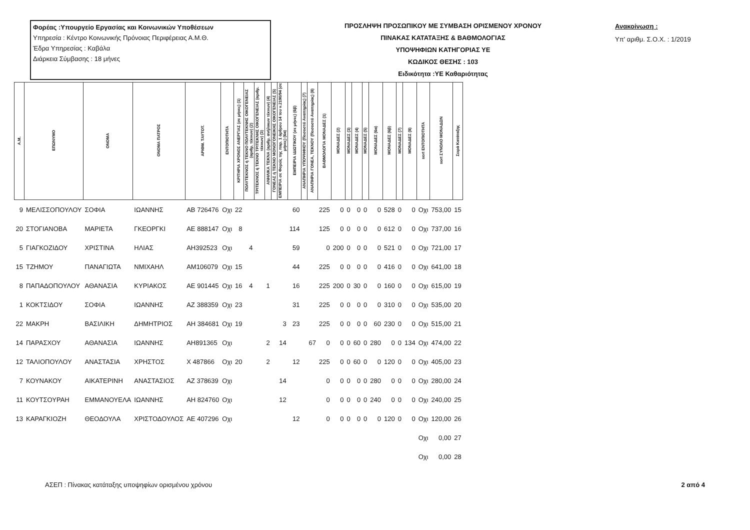Φορέας :Υπουργείο Εργασίας και Κοινωνικών Υποθέσεων
Υπηρεσία : Κέντρο Κοινωνικής Πρόνοιας Περιφέρειας Α.Μ.Θ.
Έδρα Υπηρεσίας : Καβάλα
Διάρκεια Σύμβασης : 18 μήνες
ΠΡΟΣΛΗΨΗ ΠΡΟΣΩΠΙΚΟΥ ΜΕ ΣΥΜΒΑΣΗ ΟΡΙΣΜΕΝΟΥ ΧΡΟΝΟΥ
ΠΙΝΑΚΑΣ ΚΑΤΑΤΑΞΗΣ & ΒΑΘΜΟΛΟΓΙΑΣ
ΥΠΟΨΗΦΙΩΝ ΚΑΤΗΓΟΡΙΑΣ ΥΕ
ΚΩΔΙΚΟΣ ΘΕΣΗΣ : 103
Ειδικότητα :ΥΕ Καθαριότητας
Ανακοίνωση :
Υπ' αριθμ. Σ.Ο.Χ. : 1/2019
| Α.Μ. | ΕΠΩΝΥΜΟ | ΟΝΟΜΑ | ΟΝΟΜΑ ΠΑΤΡΟΣ | ΑΡΙΘΜ. ΤΑΥΤΟΤ. | ΕΝΤΟΠΙΟΤΗΤΑ | ΚΡΙΤΗΡΙΑ ΧΡΟΝΟΣ ΑΝΕΡΓΙΑΣ (σε μήνες) (1) | ΠΟΛΥΤΕΚΝΟΣ ή ΤΕΚΝΟ ΠΟΛΥΤΕΚΝΗΣ ΟΙΚΟΓΕΝΕΙΑΣ (αριθμ. τέκνων) (2) | ΤΡΙΤΕΚΝΟΣ ή ΤΕΚΝΟ ΤΡΙΤΕΚΝΗΣ ΟΙΚΟΓΕΝΕΙΑΣ (αριθμ. τέκνων) (3) | ΑΝΗΛΙΚΑ ΤΕΚΝΑ (αριθμ. ανήλικων τέκνων) (4) | ΓΟΝΕΑΣ ή ΤΕΚΝΟ ΜΟΝΟΓΟΝΕΙΚΗΣ ΟΙΚΟΓΕΝΕΙΑΣ (5) | ΕΜΠΕΙΡΙΑ σε Φορείς της παρ. 1 άρθρου 14 του ν.2190/94 (σε μήνες) (6α) | ΕΜΠΕΙΡΙΑ ΙΔΙΩΤΙΚΟΥ (σε μήνες) (6β) | ΑΝΑΠΗΡΙΑ ΥΠΟΨΗΦΙΟΥ (Ποσοστό Αναπηρίας) (7) | ΑΝΑΠΗΡΙΑ ΓΟΝΕΑ, ΤΕΚΝΟΥ (Ποσοστό Αναπηρίας) (8) | ΒΑΘΜΟΛΟΓΙΑ ΜΟΝΑΔΕΣ (1) | ΜΟΝΑΔΕΣ (2) | ΜΟΝΑΔΕΣ (3) | ΜΟΝΑΔΕΣ (4) | ΜΟΝΑΔΕΣ (5) | ΜΟΝΑΔΕΣ (6α) | ΜΟΝΑΔΕΣ (6β) | ΜΟΝΑΔΕΣ (7) | ΜΟΝΑΔΕΣ (8) | sort ΕΝΤΟΠΙΟΤΗΤΑ | sort ΣΥΝΟΛΟ ΜΟΝΑΔΩΝ | Σειρά Κατάταξης |
| --- | --- | --- | --- | --- | --- | --- | --- | --- | --- | --- | --- | --- | --- | --- | --- | --- | --- | --- | --- | --- | --- | --- | --- | --- | --- | --- |
| 9 | ΜΕΛΙΣΣΟΠΟΥΛΟΥ | ΣΟΦΙΑ | ΙΩΑΝΝΗΣ | ΑΒ 726476 | Οχι | 22 | | | | | | 60 | | | 225 | 0 | 0 | 0 | 0 | 0 | 528 | 0 | 0 | Οχι | 753,00 | 15 |
| 20 | ΣΤΟΓΙΑΝΟΒΑ | ΜΑΡΙΕΤΑ | ΓΚΕΟΡΓΚΙ | ΑΕ 888147 | Οχι | 8 | | | | | | 114 | | | 125 | 0 | 0 | 0 | 0 | 0 | 612 | 0 | 0 | Οχι | 737,00 | 16 |
| 5 | ΓΙΑΓΚΟΖΙΔΟΥ | ΧΡΙΣΤΙΝΑ | ΗΛΙΑΣ | ΑΗ392523 | Οχι | | 4 | | | | | 59 | | | 0 | 200 | 0 | 0 | 0 | 0 | 521 | 0 | 0 | Οχι | 721,00 | 17 |
| 15 | ΤΖΗΜΟΥ | ΠΑΝΑΓΙΩΤΑ | ΝΜΙΧΑΗΛ | ΑΜ106079 | Οχι | 15 | | | | | | 44 | | | 225 | 0 | 0 | 0 | 0 | 0 | 416 | 0 | 0 | Οχι | 641,00 | 18 |
| 8 | ΠΑΠΑΔΟΠΟΥΛΟΥ | ΑΘΑΝΑΣΙΑ | ΚΥΡΙΑΚΟΣ | ΑΕ 901445 | Οχι | 16 | 4 | | 1 | | | 16 | | | 225 | 200 | 0 | 30 | 0 | 0 | 160 | 0 | 0 | Οχι | 615,00 | 19 |
| 1 | ΚΟΚΤΣΙΔΟΥ | ΣΟΦΙΑ | ΙΩΑΝΝΗΣ | ΑΖ 388359 | Οχι | 23 | | | | | | 31 | | | 225 | 0 | 0 | 0 | 0 | 0 | 310 | 0 | 0 | Οχι | 535,00 | 20 |
| 22 | ΜΑΚΡΗ | ΒΑΣΙΛΙΚΗ | ΔΗΜΗΤΡΙΟΣ | ΑΗ 384681 | Οχι | 19 | | | | | 3 | 23 | | | 225 | 0 | 0 | 0 | 0 | 60 | 230 | 0 | 0 | Οχι | 515,00 | 21 |
| 14 | ΠΑΡΑΣΧΟΥ | ΑΘΑΝΑΣΙΑ | ΙΩΑΝΝΗΣ | ΑΗ891365 | Οχι | | | | 2 | | 14 | | | 67 | 0 | 0 | 0 | 60 | 0 | 280 | 0 | 0 | 134 | Οχι | 474,00 | 22 |
| 12 | ΤΑΛΙΟΠΟΥΛΟΥ | ΑΝΑΣΤΑΣΙΑ | ΧΡΗΣΤΟΣ | Χ 487866 | Οχι | 20 | | | 2 | | | 12 | | | 225 | 0 | 0 | 60 | 0 | 0 | 120 | 0 | 0 | Οχι | 405,00 | 23 |
| 7 | ΚΟΥΝΑΚΟΥ | ΑΙΚΑΤΕΡΙΝΗ | ΑΝΑΣΤΑΣΙΟΣ | ΑΖ 378639 | Οχι | | | | | | 14 | | | | 0 | 0 | 0 | 0 | 0 | 280 | 0 | 0 | 0 | Οχι | 280,00 | 24 |
| 11 | ΚΟΥΤΣΟΥΡΑΗ | ΕΜΜΑΝΟΥΕΛΑ | ΙΩΑΝΝΗΣ | ΑΗ 824760 | Οχι | | | | | | 12 | | | | 0 | 0 | 0 | 0 | 0 | 240 | 0 | 0 | 0 | Οχι | 240,00 | 25 |
| 13 | ΚΑΡΑΓΚΙΟΖΗ | ΘΕΟΔΟΥΛΑ | ΧΡΙΣΤΟΔΟΥΛΟΣ | ΑΕ 407296 | Οχι | | | | | | | 12 | | | 0 | 0 | 0 | 0 | 0 | 0 | 120 | 0 | 0 | Οχι | 120,00 | 26 |
| | | | | | | | | | | | | | | | | | | | | | | | | Οχι | 0,00 | 27 |
| | | | | | | | | | | | | | | | | | | | | | | | | Οχι | 0,00 | 28 |
ΑΣΕΠ : Πίνακας κατάταξης υποψηφίων ορισμένου χρόνου 2 από 4